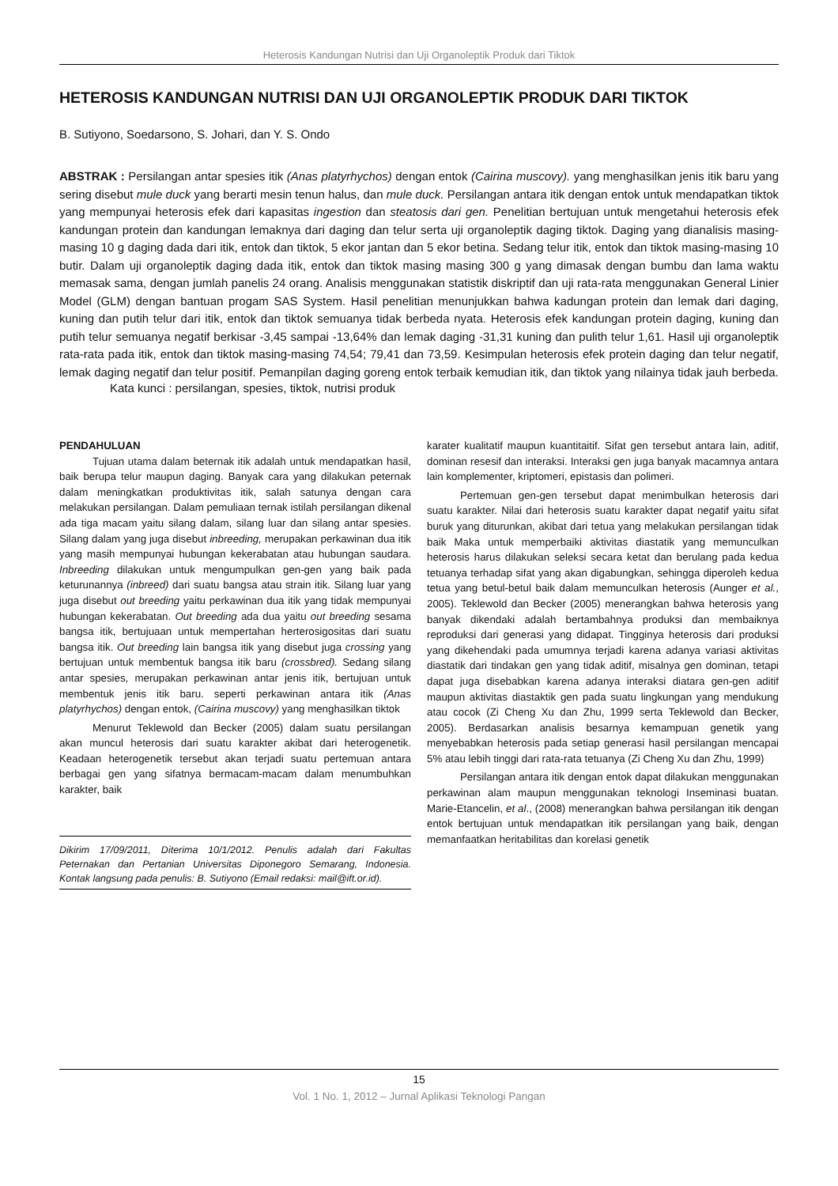Heterosis Kandungan Nutrisi dan Uji Organoleptik Produk dari Tiktok
HETEROSIS KANDUNGAN NUTRISI DAN UJI ORGANOLEPTIK PRODUK DARI TIKTOK
B. Sutiyono, Soedarsono, S. Johari, dan Y. S. Ondo
ABSTRAK : Persilangan antar spesies itik (Anas platyrhychos) dengan entok (Cairina muscovy). yang menghasilkan jenis itik baru yang sering disebut mule duck yang berarti mesin tenun halus, dan mule duck. Persilangan antara itik dengan entok untuk mendapatkan tiktok yang mempunyai heterosis efek dari kapasitas ingestion dan steatosis dari gen. Penelitian bertujuan untuk mengetahui heterosis efek kandungan protein dan kandungan lemaknya dari daging dan telur serta uji organoleptik daging tiktok. Daging yang dianalisis masing-masing 10 g daging dada dari itik, entok dan tiktok, 5 ekor jantan dan 5 ekor betina. Sedang telur itik, entok dan tiktok masing-masing 10 butir. Dalam uji organoleptik daging dada itik, entok dan tiktok masing masing 300 g yang dimasak dengan bumbu dan lama waktu memasak sama, dengan jumlah panelis 24 orang. Analisis menggunakan statistik diskriptif dan uji rata-rata menggunakan General Linier Model (GLM) dengan bantuan progam SAS System. Hasil penelitian menunjukkan bahwa kadungan protein dan lemak dari daging, kuning dan putih telur dari itik, entok dan tiktok semuanya tidak berbeda nyata. Heterosis efek kandungan protein daging, kuning dan putih telur semuanya negatif berkisar -3,45 sampai -13,64% dan lemak daging -31,31 kuning dan pulith telur 1,61. Hasil uji organoleptik rata-rata pada itik, entok dan tiktok masing-masing 74,54; 79,41 dan 73,59. Kesimpulan heterosis efek protein daging dan telur negatif, lemak daging negatif dan telur positif. Pemanpilan daging goreng entok terbaik kemudian itik, dan tiktok yang nilainya tidak jauh berbeda.
Kata kunci : persilangan, spesies, tiktok, nutrisi produk
PENDAHULUAN
Tujuan utama dalam beternak itik adalah untuk mendapatkan hasil, baik berupa telur maupun daging. Banyak cara yang dilakukan peternak dalam meningkatkan produktivitas itik, salah satunya dengan cara melakukan persilangan. Dalam pemuliaan ternak istilah persilangan dikenal ada tiga macam yaitu silang dalam, silang luar dan silang antar spesies. Silang dalam yang juga disebut inbreeding, merupakan perkawinan dua itik yang masih mempunyai hubungan kekerabatan atau hubungan saudara. Inbreeding dilakukan untuk mengumpulkan gen-gen yang baik pada keturunannya (inbreed) dari suatu bangsa atau strain itik. Silang luar yang juga disebut out breeding yaitu perkawinan dua itik yang tidak mempunyai hubungan kekerabatan. Out breeding ada dua yaitu out breeding sesama bangsa itik, bertujuaan untuk mempertahan herterosigositas dari suatu bangsa itik. Out breeding lain bangsa itik yang disebut juga crossing yang bertujuan untuk membentuk bangsa itik baru (crossbred). Sedang silang antar spesies, merupakan perkawinan antar jenis itik, bertujuan untuk membentuk jenis itik baru. seperti perkawinan antara itik (Anas platyrhychos) dengan entok, (Cairina muscovy) yang menghasilkan tiktok
Menurut Teklewold dan Becker (2005) dalam suatu persilangan akan muncul heterosis dari suatu karakter akibat dari heterogenetik. Keadaan heterogenetik tersebut akan terjadi suatu pertemuan antara berbagai gen yang sifatnya bermacam-macam dalam menumbuhkan karakter, baik
Dikirim 17/09/2011, Diterima 10/1/2012. Penulis adalah dari Fakultas Peternakan dan Pertanian Universitas Diponegoro Semarang, Indonesia. Kontak langsung pada penulis: B. Sutiyono (Email redaksi: mail@ift.or.id).
karater kualitatif maupun kuantitaitif. Sifat gen tersebut antara lain, aditif, dominan resesif dan interaksi. Interaksi gen juga banyak macamnya antara lain komplementer, kriptomeri, epistasis dan polimeri.
Pertemuan gen-gen tersebut dapat menimbulkan heterosis dari suatu karakter. Nilai dari heterosis suatu karakter dapat negatif yaitu sifat buruk yang diturunkan, akibat dari tetua yang melakukan persilangan tidak baik Maka untuk memperbaiki aktivitas diastatik yang memunculkan heterosis harus dilakukan seleksi secara ketat dan berulang pada kedua tetuanya terhadap sifat yang akan digabungkan, sehingga diperoleh kedua tetua yang betul-betul baik dalam memunculkan heterosis (Aunger et al., 2005). Teklewold dan Becker (2005) menerangkan bahwa heterosis yang banyak dikendaki adalah bertambahnya produksi dan membaiknya reproduksi dari generasi yang didapat. Tingginya heterosis dari produksi yang dikehendaki pada umumnya terjadi karena adanya variasi aktivitas diastatik dari tindakan gen yang tidak aditif, misalnya gen dominan, tetapi dapat juga disebabkan karena adanya interaksi diatara gen-gen aditif maupun aktivitas diastaktik gen pada suatu lingkungan yang mendukung atau cocok (Zi Cheng Xu dan Zhu, 1999 serta Teklewold dan Becker, 2005). Berdasarkan analisis besarnya kemampuan genetik yang menyebabkan heterosis pada setiap generasi hasil persilangan mencapai 5% atau lebih tinggi dari rata-rata tetuanya (Zi Cheng Xu dan Zhu, 1999)
Persilangan antara itik dengan entok dapat dilakukan menggunakan perkawinan alam maupun menggunakan teknologi Inseminasi buatan. Marie-Etancelin, et al., (2008) menerangkan bahwa persilangan itik dengan entok bertujuan untuk mendapatkan itik persilangan yang baik, dengan memanfaatkan heritabilitas dan korelasi genetik
15
Vol. 1 No. 1, 2012 – Jurnal Aplikasi Teknologi Pangan